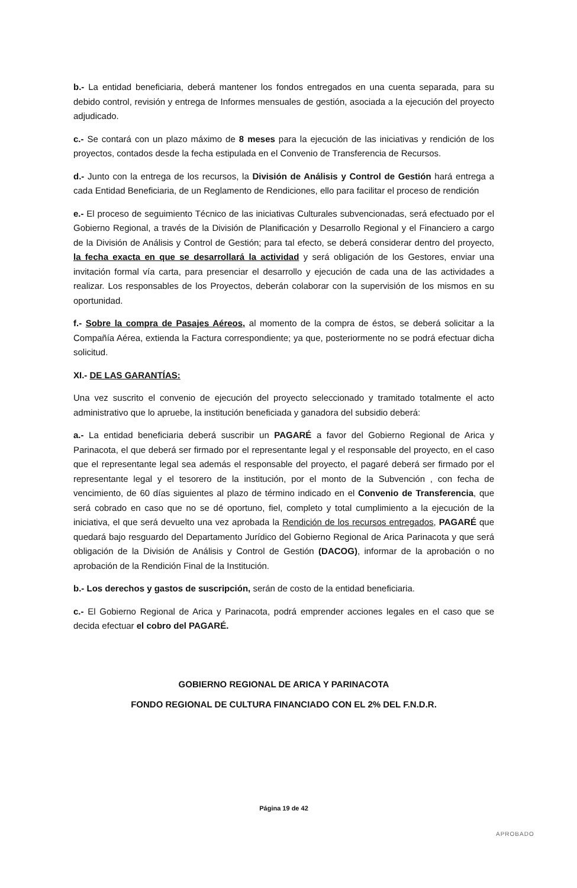b.- La entidad beneficiaria, deberá mantener los fondos entregados en una cuenta separada, para su debido control, revisión y entrega de Informes mensuales de gestión, asociada a la ejecución del proyecto adjudicado.
c.- Se contará con un plazo máximo de 8 meses para la ejecución de las iniciativas y rendición de los proyectos, contados desde la fecha estipulada en el Convenio de Transferencia de Recursos.
d.- Junto con la entrega de los recursos, la División de Análisis y Control de Gestión hará entrega a cada Entidad Beneficiaria, de un Reglamento de Rendiciones, ello para facilitar el proceso de rendición
e.- El proceso de seguimiento Técnico de las iniciativas Culturales subvencionadas, será efectuado por el Gobierno Regional, a través de la División de Planificación y Desarrollo Regional y el Financiero a cargo de la División de Análisis y Control de Gestión; para tal efecto, se deberá considerar dentro del proyecto, la fecha exacta en que se desarrollará la actividad y será obligación de los Gestores, enviar una invitación formal vía carta, para presenciar el desarrollo y ejecución de cada una de las actividades a realizar. Los responsables de los Proyectos, deberán colaborar con la supervisión de los mismos en su oportunidad.
f.- Sobre la compra de Pasajes Aéreos, al momento de la compra de éstos, se deberá solicitar a la Compañía Aérea, extienda la Factura correspondiente; ya que, posteriormente no se podrá efectuar dicha solicitud.
XI.- DE LAS GARANTÍAS:
Una vez suscrito el convenio de ejecución del proyecto seleccionado y tramitado totalmente el acto administrativo que lo apruebe, la institución beneficiada y ganadora del subsidio deberá:
a.- La entidad beneficiaria deberá suscribir un PAGARÉ a favor del Gobierno Regional de Arica y Parinacota, el que deberá ser firmado por el representante legal y el responsable del proyecto, en el caso que el representante legal sea además el responsable del proyecto, el pagaré deberá ser firmado por el representante legal y el tesorero de la institución, por el monto de la Subvención , con fecha de vencimiento, de 60 días siguientes al plazo de término indicado en el Convenio de Transferencia, que será cobrado en caso que no se dé oportuno, fiel, completo y total cumplimiento a la ejecución de la iniciativa, el que será devuelto una vez aprobada la Rendición de los recursos entregados, PAGARÉ que quedará bajo resguardo del Departamento Jurídico del Gobierno Regional de Arica Parinacota y que será obligación de la División de Análisis y Control de Gestión (DACOG), informar de la aprobación o no aprobación de la Rendición Final de la Institución.
b.- Los derechos y gastos de suscripción, serán de costo de la entidad beneficiaria.
c.- El Gobierno Regional de Arica y Parinacota, podrá emprender acciones legales en el caso que se decida efectuar el cobro del PAGARÉ.
GOBIERNO REGIONAL DE ARICA Y PARINACOTA
FONDO REGIONAL DE CULTURA FINANCIADO CON EL 2% DEL F.N.D.R.
Página 19 de 42
APROBADO